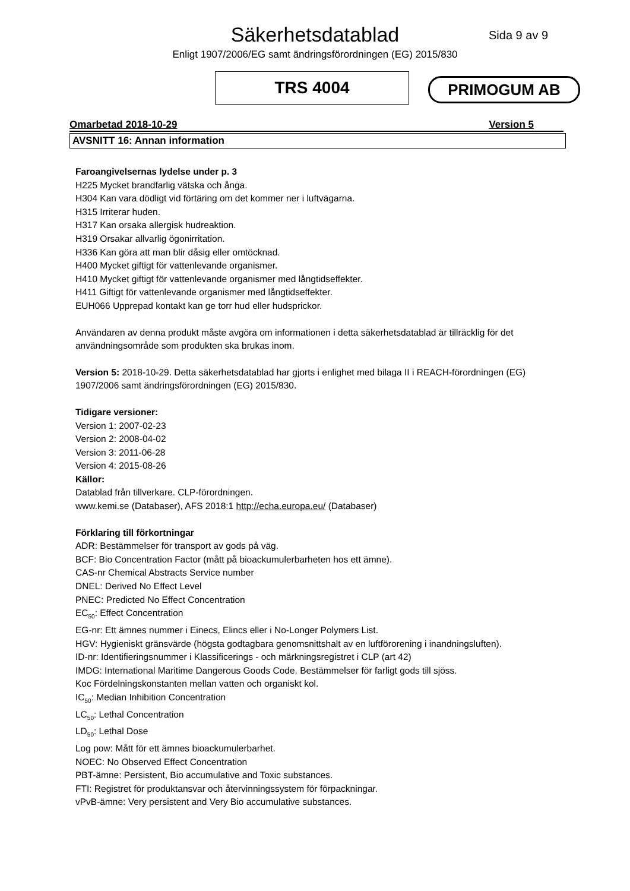Säkerhetsdatablad
Enligt 1907/2006/EG samt ändringsförordningen (EG) 2015/830
Sida 9 av 9
TRS 4004
PRIMOGUM AB
Omarbetad 2018-10-29 Version 5
AVSNITT 16: Annan information
Faroangivelsernas lydelse under p. 3
H225 Mycket brandfarlig vätska och ånga.
H304 Kan vara dödligt vid förtäring om det kommer ner i luftvägarna.
H315 Irriterar huden.
H317 Kan orsaka allergisk hudreaktion.
H319 Orsakar allvarlig ögonirritation.
H336 Kan göra att man blir dåsig eller omtöcknad.
H400 Mycket giftigt för vattenlevande organismer.
H410 Mycket giftigt för vattenlevande organismer med långtidseffekter.
H411 Giftigt för vattenlevande organismer med långtidseffekter.
EUH066 Upprepad kontakt kan ge torr hud eller hudsprickor.
Användaren av denna produkt måste avgöra om informationen i detta säkerhetsdatablad är tillräcklig för det användningsområde som produkten ska brukas inom.
Version 5: 2018-10-29. Detta säkerhetsdatablad har gjorts i enlighet med bilaga II i REACH-förordningen (EG) 1907/2006 samt ändringsförordningen (EG) 2015/830.
Tidigare versioner:
Version 1: 2007-02-23
Version 2: 2008-04-02
Version 3: 2011-06-28
Version 4: 2015-08-26
Källor:
Datablad från tillverkare. CLP-förordningen.
www.kemi.se (Databaser), AFS 2018:1 http://echa.europa.eu/ (Databaser)
Förklaring till förkortningar
ADR: Bestämmelser för transport av gods på väg.
BCF: Bio Concentration Factor (mått på bioackumulerbarheten hos ett ämne).
CAS-nr Chemical Abstracts Service number
DNEL: Derived No Effect Level
PNEC: Predicted No Effect Concentration
EC<sub>50</sub>: Effect Concentration
EG-nr: Ett ämnes nummer i Einecs, Elincs eller i No-Longer Polymers List.
HGV: Hygieniskt gränsvärde (högsta godtagbara genomsnittshalt av en luftförorening i inandningsluften).
ID-nr: Identifieringsnummer i Klassificerings - och märkningsregistret i CLP (art 42)
IMDG: International Maritime Dangerous Goods Code. Bestämmelser för farligt gods till sjöss.
Koc Fördelningskonstanten mellan vatten och organiskt kol.
IC<sub>50</sub>: Median Inhibition Concentration
LC<sub>50</sub>: Lethal Concentration
LD<sub>50</sub>: Lethal Dose
Log pow: Mått för ett ämnes bioackumulerbarhet.
NOEC: No Observed Effect Concentration
PBT-ämne: Persistent, Bio accumulative and Toxic substances.
FTI: Registret för produktansvar och återvinningssystem för förpackningar.
vPvB-ämne: Very persistent and Very Bio accumulative substances.